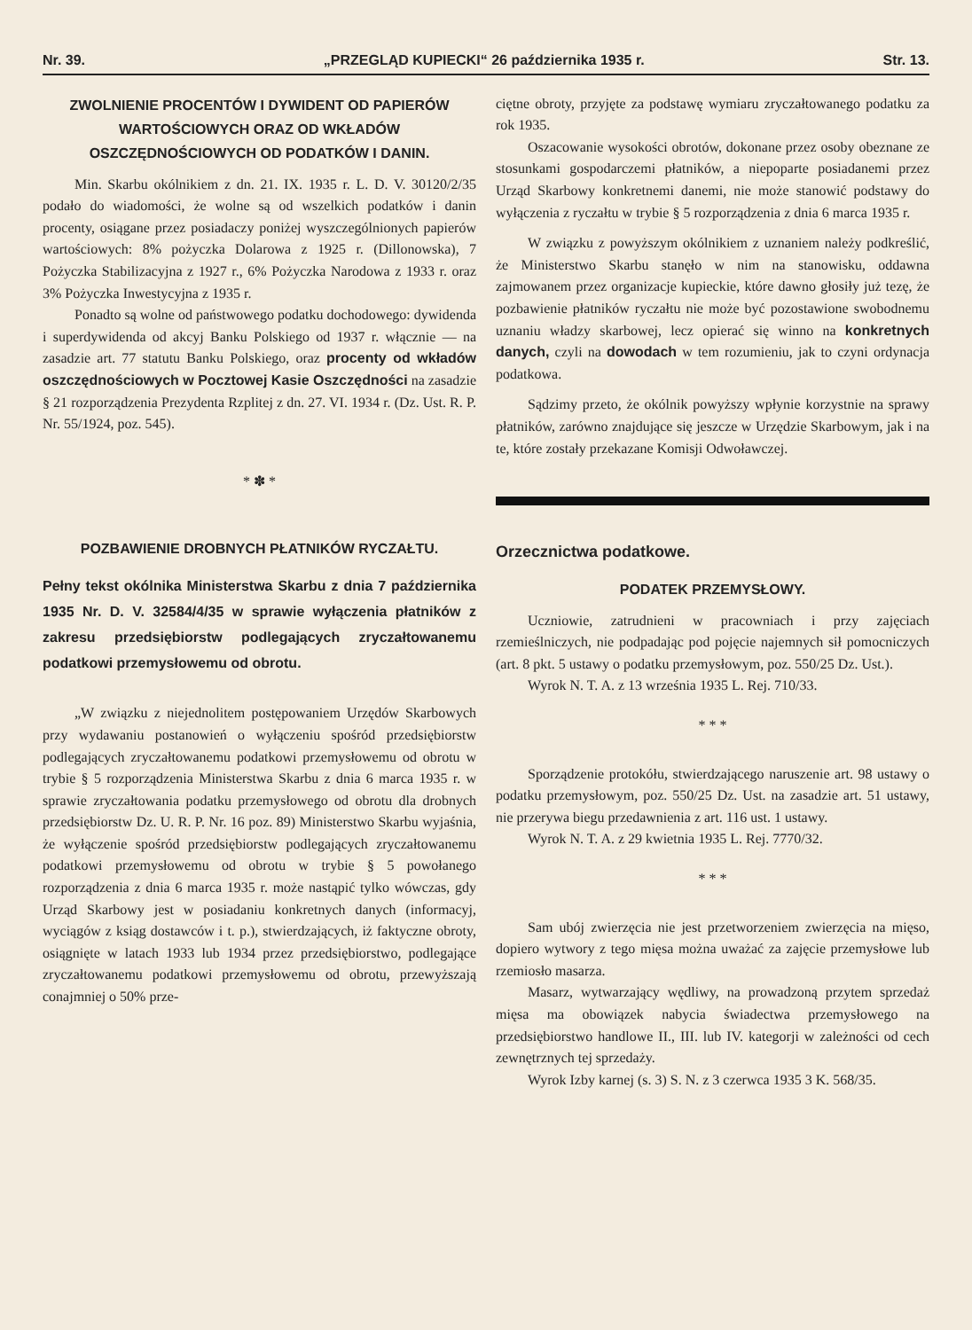Nr. 39. „PRZEGLĄD KUPIECKI“ 26 października 1935 r. Str. 13.
ZWOLNIENIE PROCENTÓW I DYWIDENT OD PAPIERÓW WARTOŚCIOWYCH ORAZ OD WKŁADÓW OSZCZĘDNOŚCIOWYCH OD PODATKÓW I DANIN.
Min. Skarbu okólnikiem z dn. 21. IX. 1935 r. L. D. V. 30120/2/35 podało do wiadomości, że wolne są od wszelkich podatków i danin procenty, osiągane przez posiadaczy poniżej wyszczególnionych papierów wartościowych: 8% pożyczka Dolarowa z 1925 r. (Dillonowska), 7 Pożyczka Stabilizacyjna z 1927 r., 6% Pożyczka Narodowa z 1933 r. oraz 3% Pożyczka Inwestycyjna z 1935 r.
Ponadto są wolne od państwowego podatku dochodowego: dywidenda i superdywidenda od akcyj Banku Polskiego od 1937 r. włącznie — na zasadzie art. 77 statutu Banku Polskiego, oraz procenty od wkładów oszczędnościowych w Pocztowej Kasie Oszczędności na zasadzie § 21 rozporządzenia Prezydenta Rzplitej z dn. 27. VI. 1934 r. (Dz. Ust. R. P. Nr. 55/1924, poz. 545).
* ✽ *
POZBAWIENIE DROBNYCH PŁATNIKÓW RYCZAŁTU.
Pełny tekst okólnika Ministerstwa Skarbu z dnia 7 października 1935 Nr. D. V. 32584/4/35 w sprawie wyłączenia płatników z zakresu przedsiębiorstw podlegających zryczałtowanemu podatkowi przemysłowemu od obrotu.
„W związku z niejednolitem postępowaniem Urzędów Skarbowych przy wydawaniu postanowień o wyłączeniu spośród przedsiębiorstw podlegających zryczałtowanemu podatkowi przemysłowemu od obrotu w trybie § 5 rozporządzenia Ministerstwa Skarbu z dnia 6 marca 1935 r. w sprawie zryczałtowania podatku przemysłowego od obrotu dla drobnych przedsiębiorstw Dz. U. R. P. Nr. 16 poz. 89) Ministerstwo Skarbu wyjaśnia, że wyłączenie spośród przedsiębiorstw podlegających zryczałtowanemu podatkowi przemysłowemu od obrotu w trybie § 5 powołanego rozporządzenia z dnia 6 marca 1935 r. może nastąpić tylko wówczas, gdy Urząd Skarbowy jest w posiadaniu konkretnych danych (informacyj, wyciągów z ksiąg dostawców i t. p.), stwierdzających, iż faktyczne obroty, osiągnięte w latach 1933 lub 1934 przez przedsiębiorstwo, podlegające zryczałtowanemu podatkowi przemysłowemu od obrotu, przewyższają conajmniej o 50% prze-
ciętne obroty, przyjęte za podstawę wymiaru zryczałtowanego podatku za rok 1935.
Oszacowanie wysokości obrotów, dokonane przez osoby obeznane ze stosunkami gospodarczemi płatników, a niepoparte posiadanemi przez Urząd Skarbowy konkretnemi danemi, nie może stanowić podstawy do wyłączenia z ryczałtu w trybie § 5 rozporządzenia z dnia 6 marca 1935 r.
W związku z powyższym okólnikiem z uznaniem należy podkreślić, że Ministerstwo Skarbu stanęło w nim na stanowisku, oddawna zajmowanem przez organizacje kupieckie, które dawno głosiły już tezę, że pozbawienie płatników ryczałtu nie może być pozostawione swobodnemu uznaniu władzy skarbowej, lecz opierać się winno na konkretnych danych, czyli na dowodach w tem rozumieniu, jak to czyni ordynacja podatkowa.
Sądzimy przeto, że okólnik powyższy wpłynie korzystnie na sprawy płatników, zarówno znajdujące się jeszcze w Urzędzie Skarbowym, jak i na te, które zostały przekazane Komisji Odwoławczej.
Orzecznictwa podatkowe.
PODATEK PRZEMYSŁOWY.
Uczniowie, zatrudnieni w pracowniach i przy zajęciach rzemieślniczych, nie podpadając pod pojęcie najemnych sił pomocniczych (art. 8 pkt. 5 ustawy o podatku przemysłowym, poz. 550/25 Dz. Ust.).
Wyrok N. T. A. z 13 września 1935 L. Rej. 710/33.
* * *
Sporządzenie protokółu, stwierdzającego naruszenie art. 98 ustawy o podatku przemysłowym, poz. 550/25 Dz. Ust. na zasadzie art. 51 ustawy, nie przerywa biegu przedawnienia z art. 116 ust. 1 ustawy.
Wyrok N. T. A. z 29 kwietnia 1935 L. Rej. 7770/32.
* * *
Sam ubój zwierzęcia nie jest przetworzeniem zwierzęcia na mięso, dopiero wytwory z tego mięsa można uważać za zajęcie przemysłowe lub rzemiosło masarza.
Masarz, wytwarzający wędliwy, na prowadzoną przytem sprzedaż mięsa ma obowiązek nabycia świadectwa przemysłowego na przedsiębiorstwo handlowe II., III. lub IV. kategorji w zależności od cech zewnętrznych tej sprzedaży.
Wyrok Izby karnej (s. 3) S. N. z 3 czerwca 1935 3 K. 568/35.